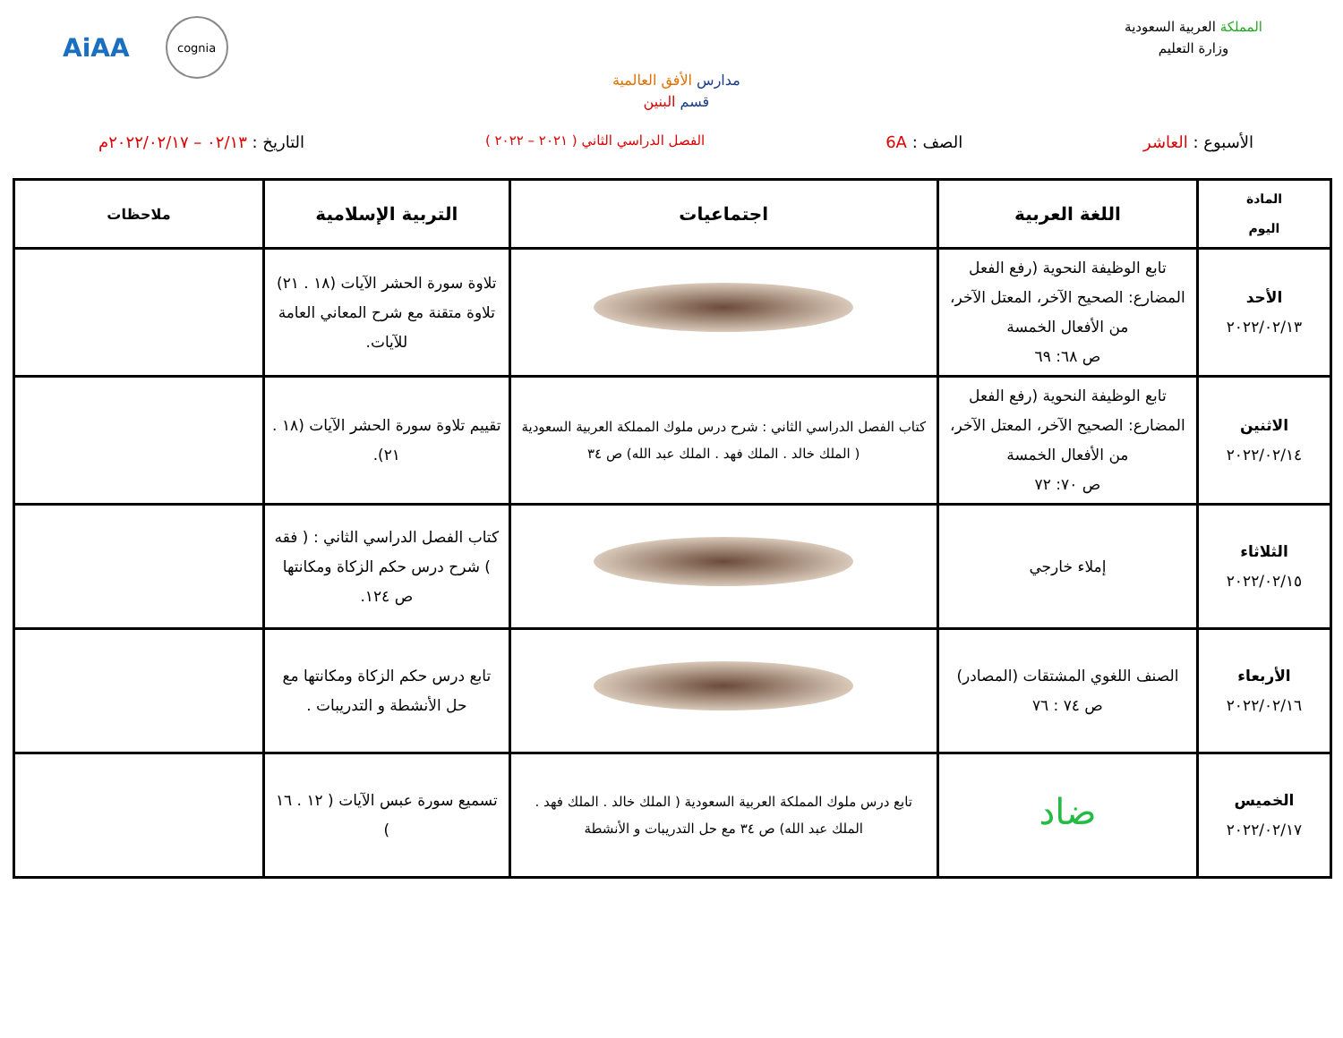المملكة العربية السعودية
وزارة التعليم
مدارس الأفق العالمية
قسم البنين
AiAA
cognia
الأسبوع : العاشر الصف : 6A
الفصل الدراسي الثاني ( ٢٠٢١ – ٢٠٢٢ )
التاريخ : ٠٢/١٣ – ٢٠٢٢/٠٢/١٧م
| المادة اليوم | اللغة العربية | اجتماعيات | التربية الإسلامية | ملاحظات |
| --- | --- | --- | --- | --- |
| الأحد ٢٠٢٢/٠٢/١٣ | تابع الوظيفة النحوية (رفع الفعل المضارع: الصحيح الآخر، المعتل الآخر، من الأفعال الخمسة ص ٦٨: ٦٩ | | تلاوة سورة الحشر الآيات (١٨ . ٢١) تلاوة متقنة مع شرح المعاني العامة للآيات. | |
| الاثنين ٢٠٢٢/٠٢/١٤ | تابع الوظيفة النحوية (رفع الفعل المضارع: الصحيح الآخر، المعتل الآخر، من الأفعال الخمسة ص ٧٠: ٧٢ | كتاب الفصل الدراسي الثاني : شرح درس ملوك المملكة العربية السعودية ( الملك خالد . الملك فهد . الملك عبد الله) ص ٣٤ | تقييم تلاوة سورة الحشر الآيات (١٨ . ٢١). | |
| الثلاثاء ٢٠٢٢/٠٢/١٥ | إملاء خارجي | | كتاب الفصل الدراسي الثاني : ( فقه ) شرح درس حكم الزكاة ومكانتها ص ١٢٤. | |
| الأربعاء ٢٠٢٢/٠٢/١٦ | الصنف اللغوي المشتقات (المصادر) ص ٧٤ : ٧٦ | | تابع درس حكم الزكاة ومكانتها مع حل الأنشطة و التدريبات . | |
| الخميس ٢٠٢٢/٠٢/١٧ | ضاد | تابع درس ملوك المملكة العربية السعودية ( الملك خالد . الملك فهد . الملك عبد الله) ص ٣٤ مع حل التدريبات و الأنشطة | تسميع سورة عبس الآيات ( ١٢ . ١٦ ) | |